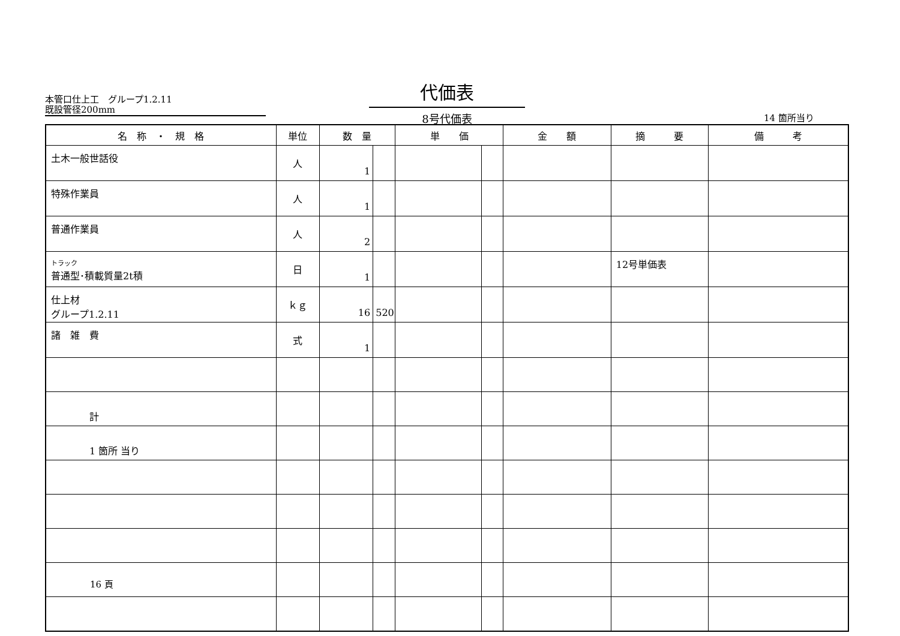本管口仕上工　グループ1.2.11
既設管径200mm
代価表
8号代価表
14 箇所当り
| 名 称 ・ 規 格 | 単位 | 数 量 | | 単 価 | | 金 額 | 摘 要 | 備 考 |
| --- | --- | --- | --- | --- | --- | --- | --- | --- |
| 土木一般世話役 | 人 | 1 | | | | | | |
| 特殊作業員 | 人 | 1 | | | | | | |
| 普通作業員 | 人 | 2 | | | | | | |
| トラック 普通型･積載質量2t積 | 日 | 1 | | | | | 12号単価表 | |
| 仕上材 グループ1.2.11 | ｋｇ | 16 | 520 | | | | | |
| 諸 雑 費 | 式 | 1 | | | | | | |
| 計 | | | | | | | | |
| 1 箇所 当り | | | | | | | | |
16 頁